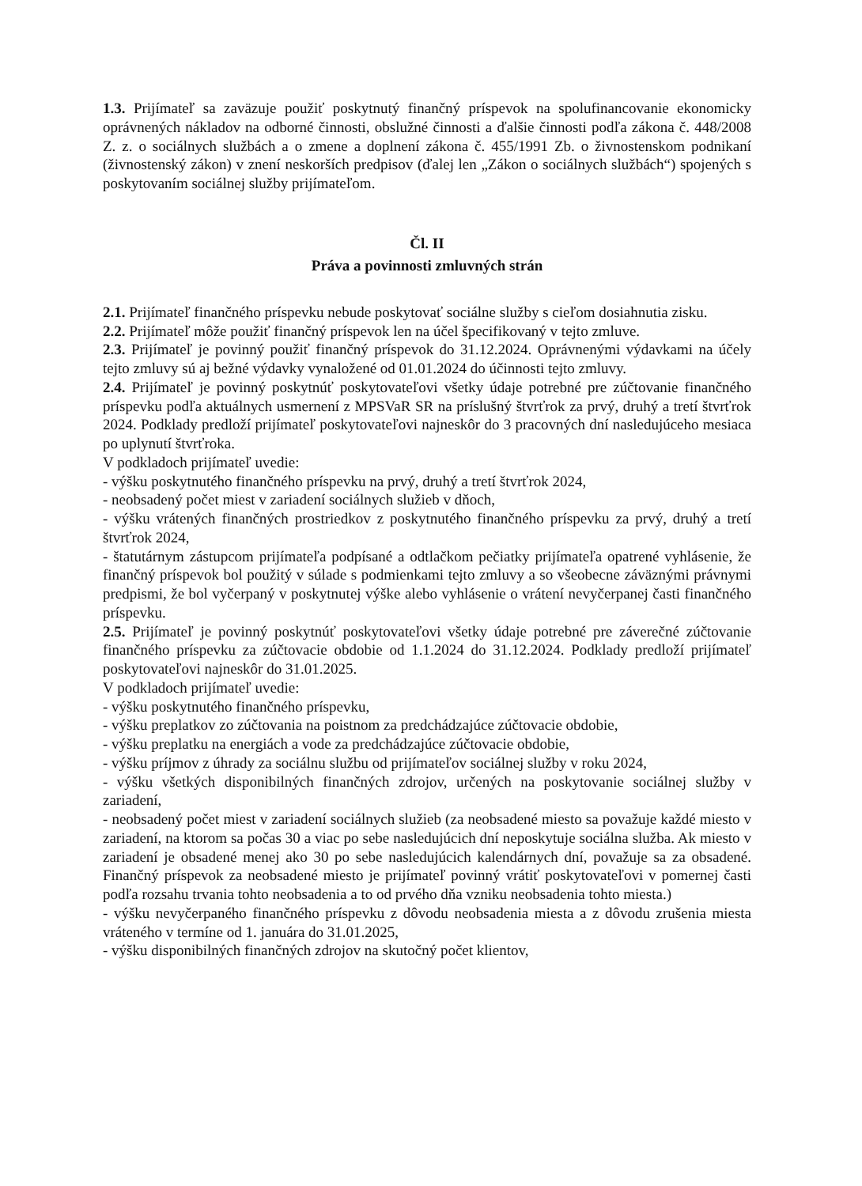1.3. Prijímateľ sa zaväzuje použiť poskytnutý finančný príspevok na spolufinancovanie ekonomicky oprávnených nákladov na odborné činnosti, obslužné činnosti a ďalšie činnosti podľa zákona č. 448/2008 Z. z. o sociálnych službách a o zmene a doplnení zákona č. 455/1991 Zb. o živnostenskom podnikaní (živnostenský zákon) v znení neskorších predpisov (ďalej len „Zákon o sociálnych službách“) spojených s poskytovaním sociálnej služby prijímateľom.
Čl. II
Práva a povinnosti zmluvných strán
2.1. Prijímateľ finančného príspevku nebude poskytovať sociálne služby s cieľom dosiahnutia zisku.
2.2. Prijímateľ môže použiť finančný príspevok len na účel špecifikovaný v tejto zmluve.
2.3. Prijímateľ je povinný použiť finančný príspevok do 31.12.2024. Oprávnenými výdavkami na účely tejto zmluvy sú aj bežné výdavky vynaložené od 01.01.2024 do účinnosti tejto zmluvy.
2.4. Prijímateľ je povinný poskytnúť poskytovateľovi všetky údaje potrebné pre zúčtovanie finančného príspevku podľa aktuálnych usmernení z MPSVaR SR na príslušný štvrťrok za prvý, druhý a tretí štvrťrok 2024. Podklady predloží prijímateľ poskytovateľovi najneskôr do 3 pracovných dní nasledujúceho mesiaca po uplynutí štvrťroka.
V podkladoch prijímateľ uvedie:
- výšku poskytnutého finančného príspevku na prvý, druhý a tretí štvrťrok 2024,
- neobsadený počet miest v zariadení sociálnych služieb v dňoch,
- výšku vrátených finančných prostriedkov z poskytnutého finančného príspevku za prvý, druhý a tretí štvrťrok 2024,
- štatutárnym zástupcom prijímateľa podpísané a odtlačkom pečiatky prijímateľa opatrené vyhlásenie, že finančný príspevok bol použitý v súlade s podmienkami tejto zmluvy a so všeobecne záväznými právnymi predpismi, že bol vyčerpaný v poskytnutej výške alebo vyhlásenie o vrátení nevyčerpanej časti finančného príspevku.
2.5. Prijímateľ je povinný poskytnúť poskytovateľovi všetky údaje potrebné pre záverečné zúčtovanie finančného príspevku za zúčtovacie obdobie od 1.1.2024 do 31.12.2024. Podklady predloží prijímateľ poskytovateľovi najneskôr do 31.01.2025.
V podkladoch prijímateľ uvedie:
- výšku poskytnutého finančného príspevku,
- výšku preplatkov zo zúčtovania na poistnom za predchádzajúce zúčtovacie obdobie,
- výšku preplatku na energiách a vode za predchádzajúce zúčtovacie obdobie,
- výšku príjmov z úhrady za sociálnu službu od prijímateľov sociálnej služby v roku 2024,
- výšku všetkých disponibilných finančných zdrojov, určených na poskytovanie sociálnej služby v zariadení,
- neobsadený počet miest v zariadení sociálnych služieb (za neobsadené miesto sa považuje každé miesto v zariadení, na ktorom sa počas 30 a viac po sebe nasledujúcich dní neposkytuje sociálna služba. Ak miesto v zariadení je obsadené menej ako 30 po sebe nasledujúcich kalendárnych dní, považuje sa za obsadené. Finančný príspevok za neobsadené miesto je prijímateľ povinný vrátiť poskytovateľovi v pomernej časti podľa rozsahu trvania tohto neobsadenia a to od prvého dňa vzniku neobsadenia tohto miesta.)
- výšku nevyčerpaného finančného príspevku z dôvodu neobsadenia miesta a z dôvodu zrušenia miesta vráteného v termíne od 1. januára do 31.01.2025,
- výšku disponibilných finančných zdrojov na skutočný počet klientov,